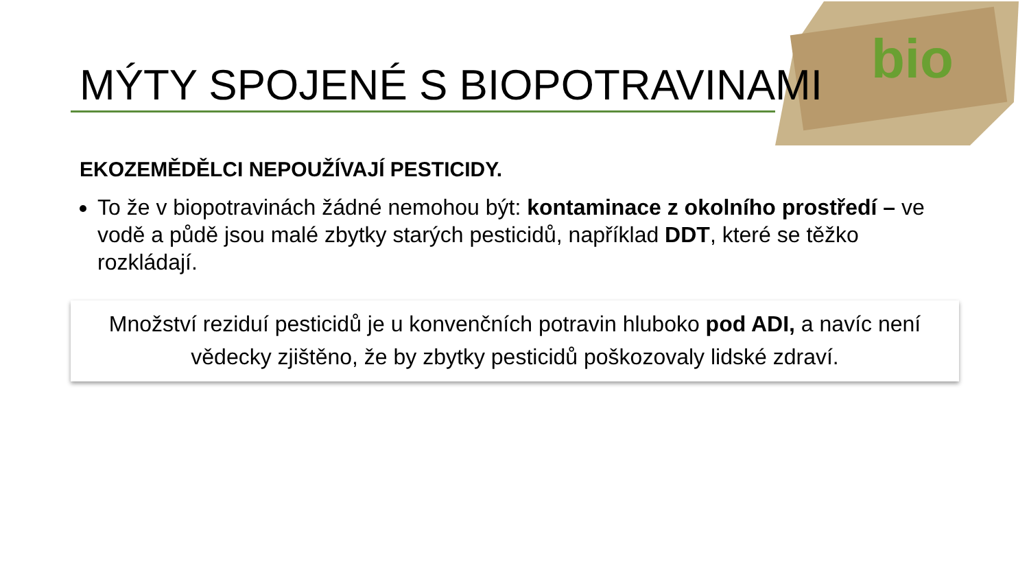bio
MÝTY SPOJENÉ S BIOPOTRAVINAMI
EKOZEMĚDĚLCI NEPOUŽÍVAJÍ PESTICIDY.
To že v biopotravinách žádné nemohou být: kontaminace z okolního prostředí – ve vodě a půdě jsou malé zbytky starých pesticidů, například DDT, které se těžko rozkládají.
Množství reziduí pesticidů je u konvenčních potravin hluboko pod ADI, a navíc není vědecky zjištěno, že by zbytky pesticidů poškozovaly lidské zdraví.